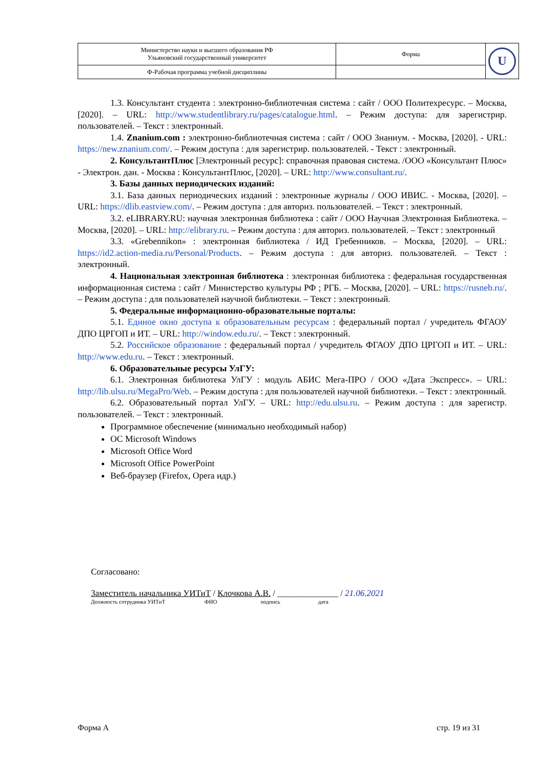| Министерство науки и высшего образования РФ Ульяновский государственный университет | Форма | U |
| Ф-Рабочая программа учебной дисциплины | | |
1.3. Консультант студента : электронно-библиотечная система : сайт / ООО Политехресурс. – Москва, [2020]. – URL: http://www.studentlibrary.ru/pages/catalogue.html. – Режим доступа: для зарегистрир. пользователей. – Текст : электронный.
1.4. Znanium.com : электронно-библиотечная система : сайт / ООО Знаниум. - Москва, [2020]. - URL: https://new.znanium.com/. – Режим доступа : для зарегистрир. пользователей. - Текст : электронный.
2. КонсультантПлюс [Электронный ресурс]: справочная правовая система. /ООО «Консультант Плюс» - Электрон. дан. - Москва : КонсультантПлюс, [2020]. – URL: http://www.consultant.ru/.
3. Базы данных периодических изданий:
3.1. База данных периодических изданий : электронные журналы / ООО ИВИС. - Москва, [2020]. – URL: https://dlib.eastview.com/. – Режим доступа : для авториз. пользователей. – Текст : электронный.
3.2. eLIBRARY.RU: научная электронная библиотека : сайт / ООО Научная Электронная Библиотека. – Москва, [2020]. – URL: http://elibrary.ru. – Режим доступа : для авториз. пользователей. – Текст : электронный
3.3. «Grebennikon» : электронная библиотека / ИД Гребенников. – Москва, [2020]. – URL: https://id2.action-media.ru/Personal/Products. – Режим доступа : для авториз. пользователей. – Текст : электронный.
4. Национальная электронная библиотека : электронная библиотека : федеральная государственная информационная система : сайт / Министерство культуры РФ ; РГБ. – Москва, [2020]. – URL: https://rusneb.ru/. – Режим доступа : для пользователей научной библиотеки. – Текст : электронный.
5. Федеральные информационно-образовательные порталы:
5.1. Единое окно доступа к образовательным ресурсам : федеральный портал / учредитель ФГАОУ ДПО ЦРГОП и ИТ. – URL: http://window.edu.ru/. – Текст : электронный.
5.2. Российское образование : федеральный портал / учредитель ФГАОУ ДПО ЦРГОП и ИТ. – URL: http://www.edu.ru. – Текст : электронный.
6. Образовательные ресурсы УлГУ:
6.1. Электронная библиотека УлГУ : модуль АБИС Мега-ПРО / ООО «Дата Экспресс». – URL: http://lib.ulsu.ru/MegaPro/Web. – Режим доступа : для пользователей научной библиотеки. – Текст : электронный.
6.2. Образовательный портал УлГУ. – URL: http://edu.ulsu.ru. – Режим доступа : для зарегистр. пользователей. – Текст : электронный.
Программное обеспечение (минимально необходимый набор)
ОС Microsoft Windows
Microsoft Office Word
Microsoft Office PowerPoint
Веб-браузер (Firefox, Opera идр.)
Согласовано:
Заместитель начальника УИТиТ / Клочкова А.В. / ______________ / 21.06.2021
Должность сотрудника УИТиТ ФИО подпись дата
Форма А стр. 19 из 31